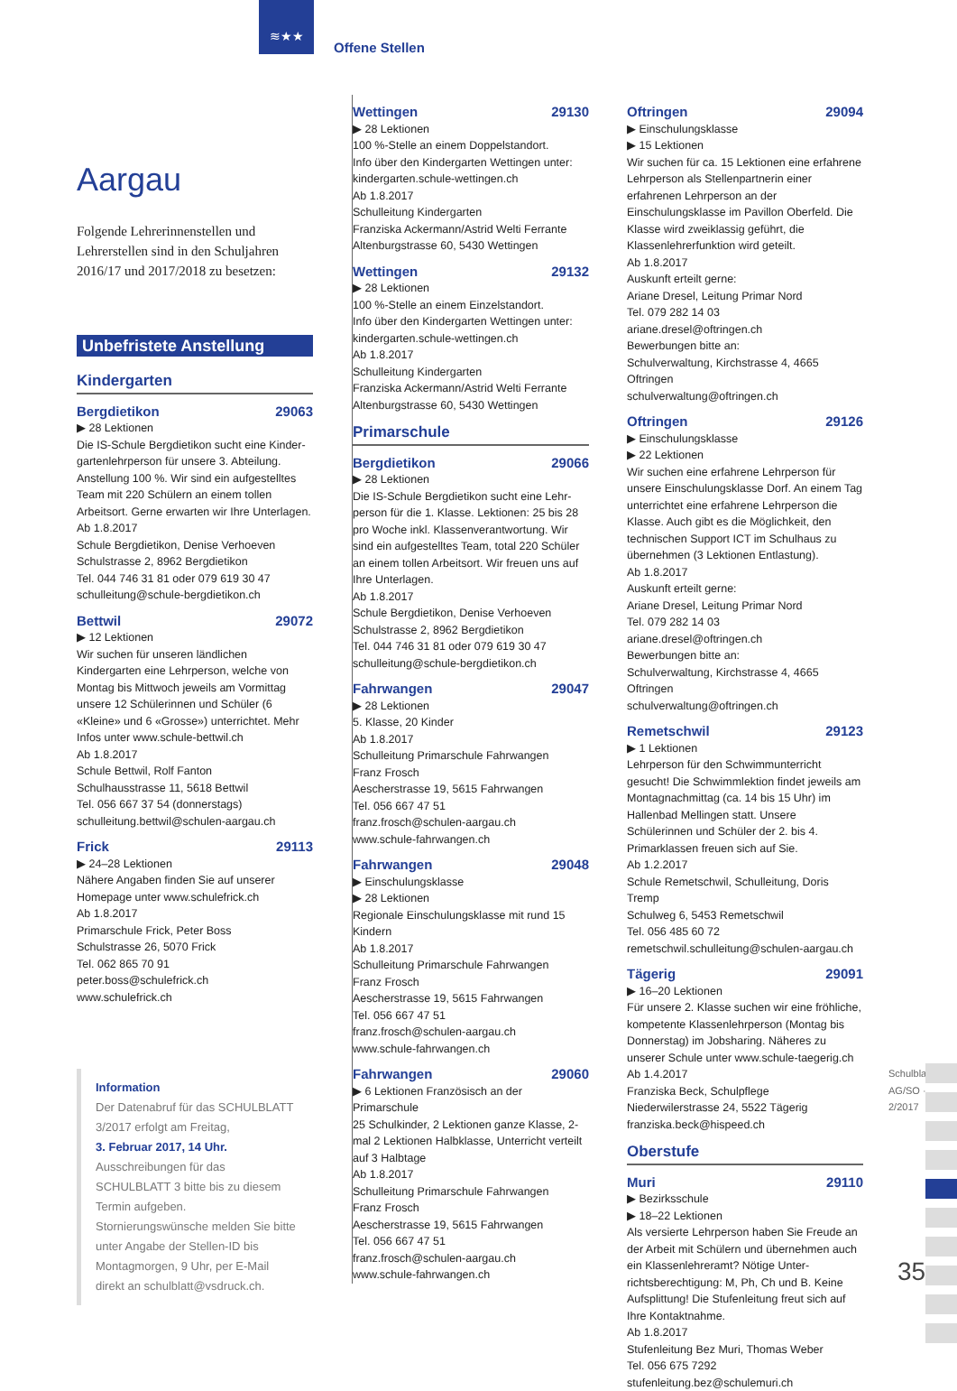≋★★
Offene Stellen
Aargau
Folgende Lehrerinnenstellen und Lehrerstellen sind in den Schuljahren 2016/17 und 2017/2018 zu besetzen:
Unbefristete Anstellung
Kindergarten
Bergdietikon 29063
▶ 28 Lektionen
Die IS-Schule Bergdietikon sucht eine Kinder­gartenlehrperson für unsere 3. Abteilung. Anstellung 100 %. Wir sind ein aufgestelltes Team mit 220 Schülern an einem tollen Arbeitsort. Gerne erwarten wir Ihre Unterlagen.
Ab 1.8.2017
Schule Bergdietikon, Denise Verhoeven
Schulstrasse 2, 8962 Bergdietikon
Tel. 044 746 31 81 oder 079 619 30 47
schulleitung@schule-bergdietikon.ch
Bettwil 29072
▶ 12 Lektionen
Wir suchen für unseren ländlichen Kindergarten eine Lehrperson, welche von Montag bis Mittwoch jeweils am Vormittag unsere 12 Schülerinnen und Schüler (6 «Kleine» und 6 «Grosse») unterrichtet. Mehr Infos unter www.schule-bettwil.ch
Ab 1.8.2017
Schule Bettwil, Rolf Fanton
Schulhausstrasse 11, 5618 Bettwil
Tel. 056 667 37 54 (donnerstags)
schulleitung.bettwil@schulen-aargau.ch
Frick 29113
▶ 24–28 Lektionen
Nähere Angaben finden Sie auf unserer Homepage unter www.schulefrick.ch
Ab 1.8.2017
Primarschule Frick, Peter Boss
Schulstrasse 26, 5070 Frick
Tel. 062 865 70 91
peter.boss@schulefrick.ch
www.schulefrick.ch
Information
Der Datenabruf für das SCHULBLATT 3/2017 erfolgt am Freitag,
3. Februar 2017, 14 Uhr.
Ausschreibungen für das SCHULBLATT 3 bitte bis zu diesem Termin aufgeben. Stornierungswünsche melden Sie bitte unter Angabe der Stellen-ID bis Montagmorgen, 9 Uhr, per E-Mail direkt an schulblatt@vsdruck.ch.
Wettingen 29130
▶ 28 Lektionen
100 %-Stelle an einem Doppelstandort.
Info über den Kindergarten Wettingen unter: kindergarten.schule-wettingen.ch
Ab 1.8.2017
Schulleitung Kindergarten
Franziska Ackermann/Astrid Welti Ferrante
Altenburgstrasse 60, 5430 Wettingen
Wettingen 29132
▶ 28 Lektionen
100 %-Stelle an einem Einzelstandort.
Info über den Kindergarten Wettingen unter: kindergarten.schule-wettingen.ch
Ab 1.8.2017
Schulleitung Kindergarten
Franziska Ackermann/Astrid Welti Ferrante
Altenburgstrasse 60, 5430 Wettingen
Primarschule
Bergdietikon 29066
▶ 28 Lektionen
Die IS-Schule Bergdietikon sucht eine Lehr­person für die 1. Klasse. Lektionen: 25 bis 28 pro Woche inkl. Klassenverantwortung. Wir sind ein aufgestelltes Team, total 220 Schüler an einem tollen Arbeitsort. Wir freuen uns auf Ihre Unterlagen.
Ab 1.8.2017
Schule Bergdietikon, Denise Verhoeven
Schulstrasse 2, 8962 Bergdietikon
Tel. 044 746 31 81 oder 079 619 30 47
schulleitung@schule-bergdietikon.ch
Fahrwangen 29047
▶ 28 Lektionen
5. Klasse, 20 Kinder
Ab 1.8.2017
Schulleitung Primarschule Fahrwangen
Franz Frosch
Aescherstrasse 19, 5615 Fahrwangen
Tel. 056 667 47 51
franz.frosch@schulen-aargau.ch
www.schule-fahrwangen.ch
Fahrwangen 29048
▶ Einschulungsklasse
▶ 28 Lektionen
Regionale Einschulungsklasse mit rund 15 Kindern
Ab 1.8.2017
Schulleitung Primarschule Fahrwangen
Franz Frosch
Aescherstrasse 19, 5615 Fahrwangen
Tel. 056 667 47 51
franz.frosch@schulen-aargau.ch
www.schule-fahrwangen.ch
Fahrwangen 29060
▶ 6 Lektionen Französisch an der Primarschule
25 Schulkinder, 2 Lektionen ganze Klasse, 2-mal 2 Lektionen Halbklasse, Unterricht verteilt auf 3 Halbtage
Ab 1.8.2017
Schulleitung Primarschule Fahrwangen
Franz Frosch
Aescherstrasse 19, 5615 Fahrwangen
Tel. 056 667 47 51
franz.frosch@schulen-aargau.ch
www.schule-fahrwangen.ch
Oftringen 29094
▶ Einschulungsklasse
▶ 15 Lektionen
Wir suchen für ca. 15 Lektionen eine erfahrene Lehrperson als Stellenpartnerin einer erfahrenen Lehrperson an der Einschulungsklasse im Pavillon Oberfeld. Die Klasse wird zweiklassig geführt, die Klassenlehrerfunktion wird geteilt.
Ab 1.8.2017
Auskunft erteilt gerne:
Ariane Dresel, Leitung Primar Nord
Tel. 079 282 14 03
ariane.dresel@oftringen.ch
Bewerbungen bitte an:
Schulverwaltung, Kirchstrasse 4, 4665 Oftringen
schulverwaltung@oftringen.ch
Oftringen 29126
▶ Einschulungsklasse
▶ 22 Lektionen
Wir suchen eine erfahrene Lehrperson für unsere Einschulungsklasse Dorf. An einem Tag unterrichtet eine erfahrene Lehrperson die Klasse. Auch gibt es die Möglichkeit, den technischen Support ICT im Schulhaus zu übernehmen (3 Lektionen Entlastung).
Ab 1.8.2017
Auskunft erteilt gerne:
Ariane Dresel, Leitung Primar Nord
Tel. 079 282 14 03
ariane.dresel@oftringen.ch
Bewerbungen bitte an:
Schulverwaltung, Kirchstrasse 4, 4665 Oftringen
schulverwaltung@oftringen.ch
Remetschwil 29123
▶ 1 Lektionen
Lehrperson für den Schwimmunterricht gesucht! Die Schwimmlektion findet jeweils am Montag­nachmittag (ca. 14 bis 15 Uhr) im Hallenbad Mellingen statt. Unsere Schülerinnen und Schüler der 2. bis 4. Primarklassen freuen sich auf Sie.
Ab 1.2.2017
Schule Remetschwil, Schulleitung, Doris Tremp
Schulweg 6, 5453 Remetschwil
Tel. 056 485 60 72
remetschwil.schulleitung@schulen-aargau.ch
Tägerig 29091
▶ 16–20 Lektionen
Für unsere 2. Klasse suchen wir eine fröhliche, kompetente Klassenlehrperson (Montag bis Donnerstag) im Jobsharing. Näheres zu unserer Schule unter www.schule-taegerig.ch
Ab 1.4.2017
Franziska Beck, Schulpflege
Niederwilerstrasse 24, 5522 Tägerig
franziska.beck@hispeed.ch
Oberstufe
Muri 29110
▶ Bezirksschule
▶ 18–22 Lektionen
Als versierte Lehrperson haben Sie Freude an der Arbeit mit Schülern und übernehmen auch ein Klassenlehreramt? Nötige Unter­richtsberechtigung: M, Ph, Ch und B. Keine Aufsplittung! Die Stufenleitung freut sich auf Ihre Kontaktnahme.
Ab 1.8.2017
Stufenleitung Bez Muri, Thomas Weber
Tel. 056 675 7292
stufenleitung.bez@schulemuri.ch
Schulblatt AG/SO · 2/2017
35